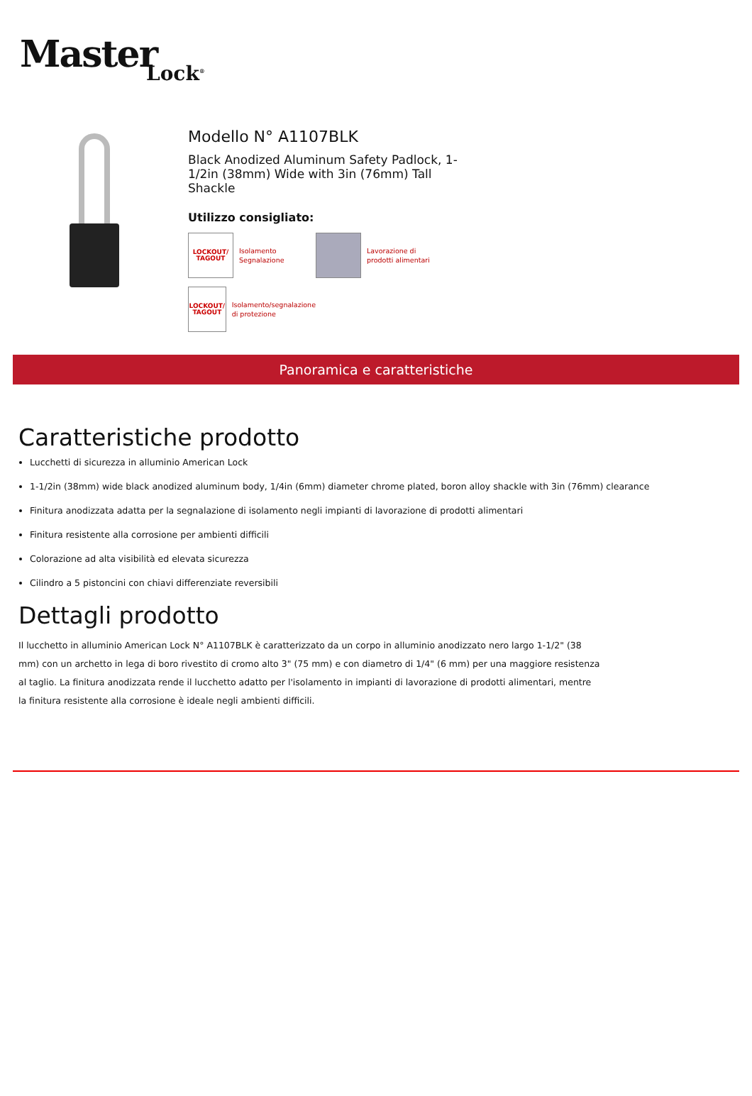Master Lock<sup>®</sup>
Modello N° A1107BLK
Black Anodized Aluminum Safety Padlock, 1-1/2in (38mm) Wide with 3in (76mm) Tall Shackle
Utilizzo consigliato:
LOCKOUT/
TAGOUT
Isolamento
Segnalazione
Lavorazione di
prodotti alimentari
LOCKOUT/
TAGOUT
Isolamento/segnalazione
di protezione
Panoramica e caratteristiche
Caratteristiche prodotto
Lucchetti di sicurezza in alluminio American Lock
1-1/2in (38mm) wide black anodized aluminum body, 1/4in (6mm) diameter chrome plated, boron alloy shackle with 3in (76mm) clearance
Finitura anodizzata adatta per la segnalazione di isolamento negli impianti di lavorazione di prodotti alimentari
Finitura resistente alla corrosione per ambienti difficili
Colorazione ad alta visibilità ed elevata sicurezza
Cilindro a 5 pistoncini con chiavi differenziate reversibili
Dettagli prodotto
Il lucchetto in alluminio American Lock N° A1107BLK è caratterizzato da un corpo in alluminio anodizzato nero largo 1-1/2" (38 mm) con un archetto in lega di boro rivestito di cromo alto 3" (75 mm) e con diametro di 1/4" (6 mm) per una maggiore resistenza al taglio. La finitura anodizzata rende il lucchetto adatto per l'isolamento in impianti di lavorazione di prodotti alimentari, mentre la finitura resistente alla corrosione è ideale negli ambienti difficili.